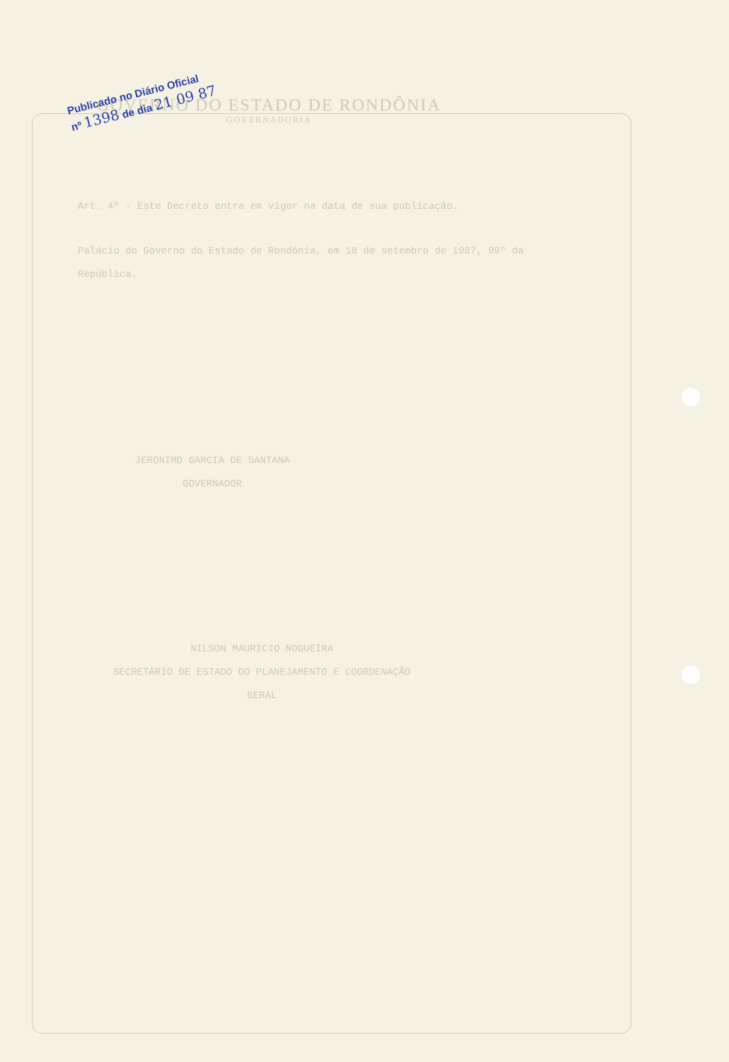GOVERNO DO ESTADO DE RONDÔNIA
GOVERNADORIA
Publicado no Diário Oficial
nº 1398 de dia 21 09 87
Art. 4º - Este Decreto entra em vigor na data de sua publicação.
Palácio do Governo do Estado de Rondônia, em 18 de setembro de 1987, 99º da República.
JERONIMO GARCIA DE SANTANA
GOVERNADOR
NILSON MAURICIO NOGUEIRA
SECRETÁRIO DE ESTADO DO PLANEJAMENTO E COORDENAÇÃO
GERAL